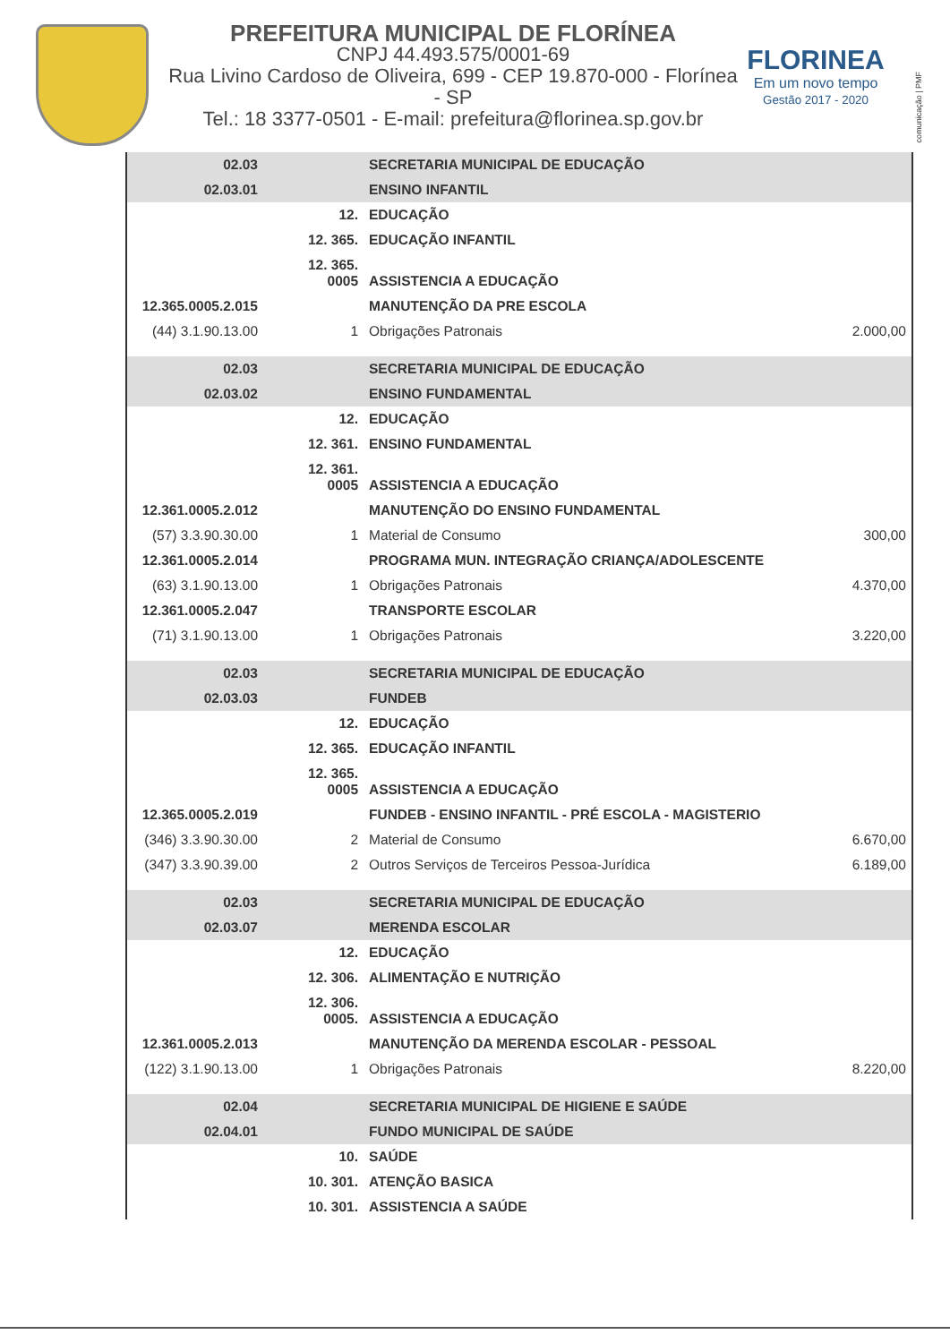PREFEITURA MUNICIPAL DE FLORÍNEA
CNPJ 44.493.575/0001-69
Rua Livino Cardoso de Oliveira, 699 - CEP 19.870-000 - Florínea - SP
Tel.: 18 3377-0501 - E-mail: prefeitura@florinea.sp.gov.br
FLORINEA
Em um novo tempo
Gestão 2017 - 2020
comunicação | PMF
| 02.03 | | SECRETARIA MUNICIPAL DE EDUCAÇÃO | |
| 02.03.01 | | ENSINO INFANTIL | |
| | 12. | EDUCAÇÃO | |
| | 12. 365. | EDUCAÇÃO INFANTIL | |
| | 12. 365. 0005 | ASSISTENCIA A EDUCAÇÃO | |
| 12.365.0005.2.015 | | MANUTENÇÃO DA PRE ESCOLA | |
| (44) 3.1.90.13.00 | 1 | Obrigações Patronais | 2.000,00 |
| 02.03 | | SECRETARIA MUNICIPAL DE EDUCAÇÃO | |
| 02.03.02 | | ENSINO FUNDAMENTAL | |
| | 12. | EDUCAÇÃO | |
| | 12. 361. | ENSINO FUNDAMENTAL | |
| | 12. 361. 0005 | ASSISTENCIA A EDUCAÇÃO | |
| 12.361.0005.2.012 | | MANUTENÇÃO DO ENSINO FUNDAMENTAL | |
| (57) 3.3.90.30.00 | 1 | Material de Consumo | 300,00 |
| 12.361.0005.2.014 | | PROGRAMA MUN. INTEGRAÇÃO CRIANÇA/ADOLESCENTE | |
| (63) 3.1.90.13.00 | 1 | Obrigações Patronais | 4.370,00 |
| 12.361.0005.2.047 | | TRANSPORTE ESCOLAR | |
| (71) 3.1.90.13.00 | 1 | Obrigações Patronais | 3.220,00 |
| 02.03 | | SECRETARIA MUNICIPAL DE EDUCAÇÃO | |
| 02.03.03 | | FUNDEB | |
| | 12. | EDUCAÇÃO | |
| | 12. 365. | EDUCAÇÃO INFANTIL | |
| | 12. 365. 0005 | ASSISTENCIA A EDUCAÇÃO | |
| 12.365.0005.2.019 | | FUNDEB - ENSINO INFANTIL - PRÉ ESCOLA - MAGISTERIO | |
| (346) 3.3.90.30.00 | 2 | Material de Consumo | 6.670,00 |
| (347) 3.3.90.39.00 | 2 | Outros Serviços de Terceiros Pessoa-Jurídica | 6.189,00 |
| 02.03 | | SECRETARIA MUNICIPAL DE EDUCAÇÃO | |
| 02.03.07 | | MERENDA ESCOLAR | |
| | 12. | EDUCAÇÃO | |
| | 12. 306. | ALIMENTAÇÃO E NUTRIÇÃO | |
| | 12. 306. 0005. | ASSISTENCIA A EDUCAÇÃO | |
| 12.361.0005.2.013 | | MANUTENÇÃO DA MERENDA ESCOLAR - PESSOAL | |
| (122) 3.1.90.13.00 | 1 | Obrigações Patronais | 8.220,00 |
| 02.04 | | SECRETARIA MUNICIPAL DE HIGIENE E SAÚDE | |
| 02.04.01 | | FUNDO MUNICIPAL DE SAÚDE | |
| | 10. | SAÚDE | |
| | 10. 301. | ATENÇÃO BASICA | |
| | 10. 301. | ASSISTENCIA A SAÚDE | |